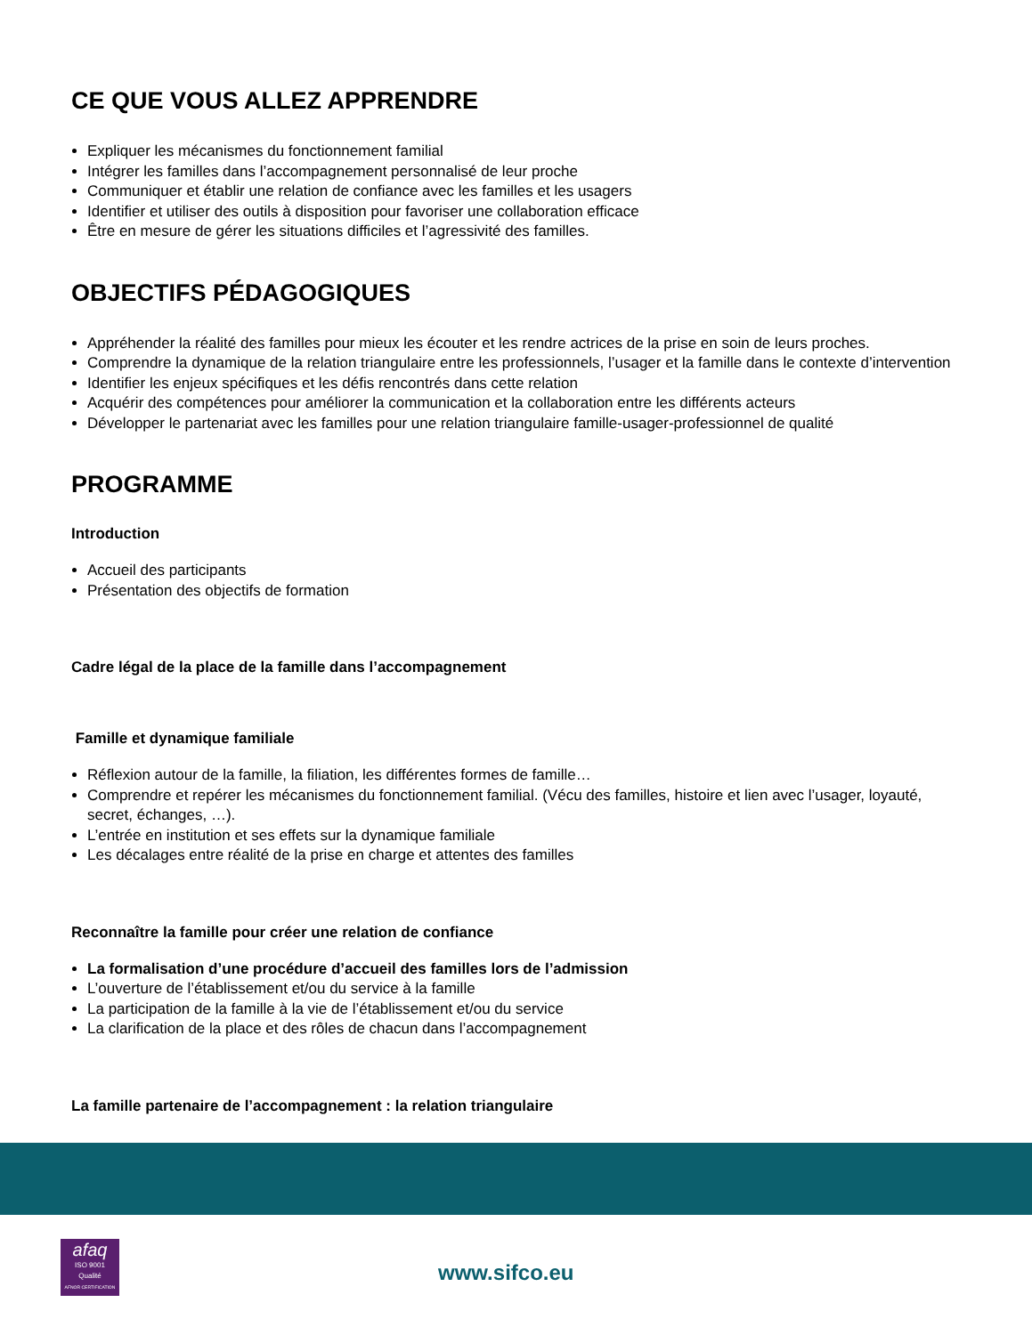CE QUE VOUS ALLEZ APPRENDRE
Expliquer les mécanismes du fonctionnement familial
Intégrer les familles dans l’accompagnement personnalisé de leur proche
Communiquer et établir une relation de confiance avec les familles et les usagers
Identifier et utiliser des outils à disposition pour favoriser une collaboration efficace
Être en mesure de gérer les situations difficiles et l’agressivité des familles.
OBJECTIFS PÉDAGOGIQUES
Appréhender la réalité des familles pour mieux les écouter et les rendre actrices de la prise en soin de leurs proches.
Comprendre la dynamique de la relation triangulaire entre les professionnels, l’usager et la famille dans le contexte d’intervention
Identifier les enjeux spécifiques et les défis rencontrés dans cette relation
Acquérir des compétences pour améliorer la communication et la collaboration entre les différents acteurs
Développer le partenariat avec les familles pour une relation triangulaire famille-usager-professionnel de qualité
PROGRAMME
Introduction
Accueil des participants
Présentation des objectifs de formation
Cadre légal de la place de la famille dans l’accompagnement
Famille et dynamique familiale
Réflexion autour de la famille, la filiation, les différentes formes de famille…
Comprendre et repérer les mécanismes du fonctionnement familial. (Vécu des familles, histoire et lien avec l’usager, loyauté, secret, échanges, …).
L’entrée en institution et ses effets sur la dynamique familiale
Les décalages entre réalité de la prise en charge et attentes des familles
Reconnaître la famille pour créer une relation de confiance
La formalisation d’une procédure d’accueil des familles lors de l’admission
L’ouverture de l’établissement et/ou du service à la famille
La participation de la famille à la vie de l’établissement et/ou du service
La clarification de la place et des rôles de chacun dans l’accompagnement
La famille partenaire de l’accompagnement : la relation triangulaire
afaq
ISO 9001
Qualité
AFNOR CERTIFICATION
www.sifco.eu